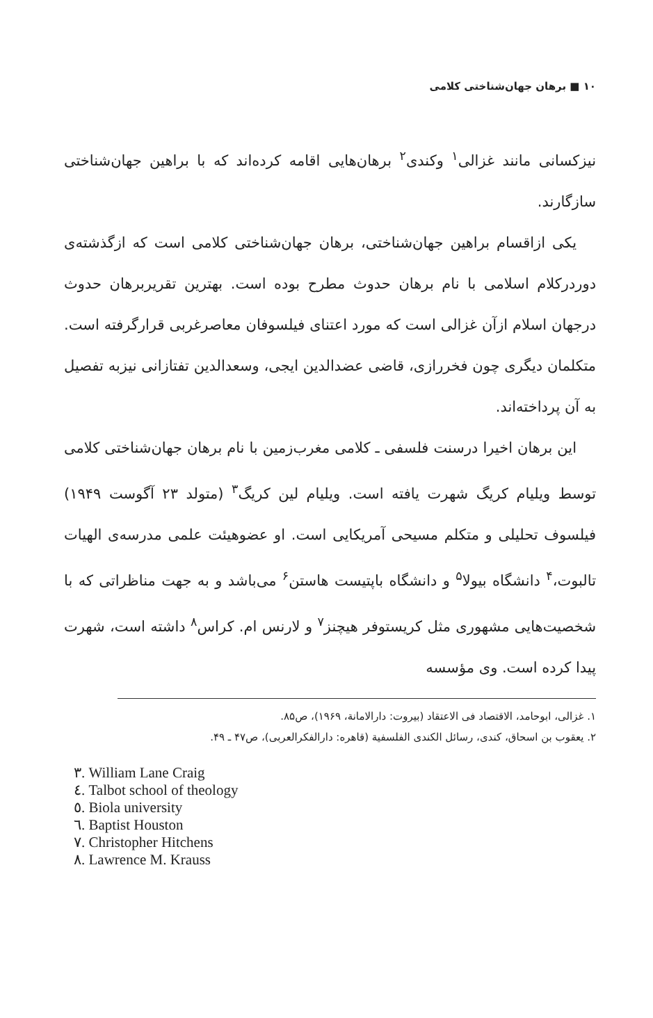۱۰ ■ برهان جهان‌شناختی کلامی
نیزکسانی مانند غزالی<sup>۱</sup> وکندی<sup>۲</sup> برهان‌هایی اقامه کرده‌اند که با براهین جهان‌شناختی سازگارند.
یکی ازاقسام براهین جهان‌شناختی، برهان جهان‌شناختی کلامی است که ازگذشته‌ی دوردرکلام اسلامی با نام برهان حدوث مطرح بوده است. بهترین تقریربرهان حدوث درجهان اسلام ازآن غزالی است که مورد اعتنای فیلسوفان معاصرغربی قرارگرفته است. متکلمان دیگری چون فخررازی، قاضی عضدالدین ایجی، وسعدالدین تفتازانی نیزبه تفصیل به آن پرداخته‌اند.
این برهان اخیرا درسنت فلسفی ـ کلامی مغرب‌زمین با نام برهان جهان‌شناختی کلامی توسط ویلیام کریگ شهرت یافته است. ویلیام لین کریگ<sup>۳</sup> (متولد ۲۳ آگوست ۱۹۴۹) فیلسوف تحلیلی و متکلم مسیحی آمریکایی است. او عضوهیئت علمی مدرسه‌ی الهیات تالبوت،<sup>۴</sup> دانشگاه بیولا<sup>۵</sup> و دانشگاه باپتیست هاستن<sup>۶</sup> می‌باشد و به جهت مناظراتی که با شخصیت‌هایی مشهوری مثل کریستوفر هیچنز<sup>۷</sup> و لارنس ام. کراس<sup>۸</sup> داشته است، شهرت پیدا کرده است. وی مؤسسه
۱. غزالی، ابوحامد، الاقتصاد فی الاعتقاد (بیروت: دارالامانة، ۱۹۶۹)، ص۸۵.
۲. یعقوب بن اسحاق، کندی، رسائل الکندی الفلسفیة (قاهره: دارالفکرالعربی)، ص۴۷ ـ ۴۹.
۳. William Lane Craig
٤. Talbot school of theology
٥. Biola university
٦. Baptist Houston
٧. Christopher Hitchens
٨. Lawrence M. Krauss